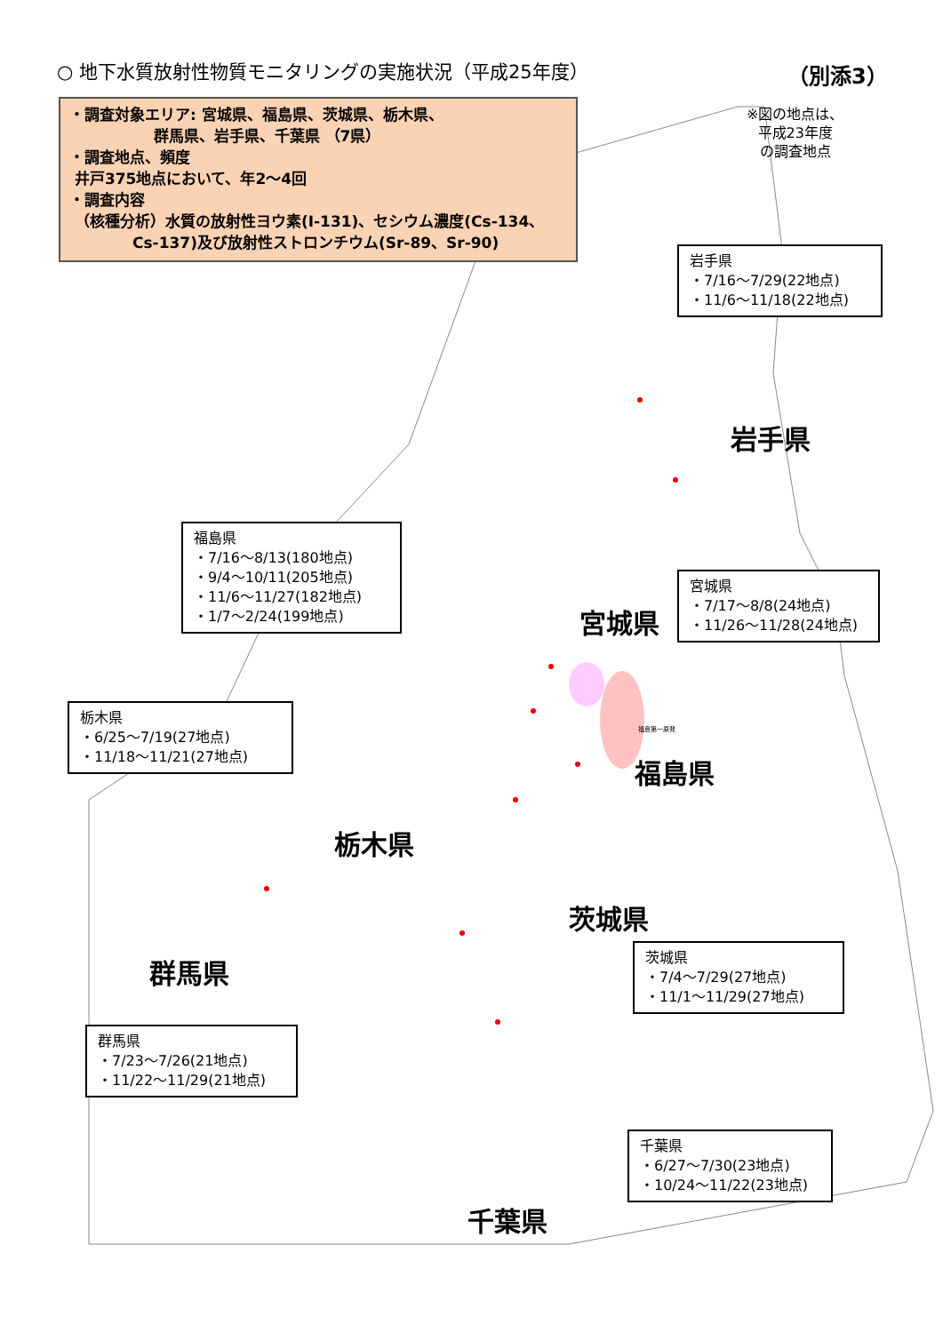○ 地下水質放射性物質モニタリングの実施状況（平成25年度）
（別添3）
・調査対象エリア: 宮城県、福島県、茨城県、栃木県、
群馬県、岩手県、千葉県 （7県）
・調査地点、頻度
井戸375地点において、年2～4回
・調査内容
（核種分析）水質の放射性ヨウ素(I-131)、セシウム濃度(Cs-134、
Cs-137)及び放射性ストロンチウム(Sr-89、Sr-90)
※図の地点は、
平成23年度
の調査地点
岩手県
・7/16～7/29(22地点)
・11/6～11/18(22地点)
福島県
・7/16～8/13(180地点)
・9/4～10/11(205地点)
・11/6～11/27(182地点)
・1/7～2/24(199地点)
宮城県
・7/17～8/8(24地点)
・11/26～11/28(24地点)
栃木県
・6/25～7/19(27地点)
・11/18～11/21(27地点)
茨城県
・7/4～7/29(27地点)
・11/1～11/29(27地点)
群馬県
・7/23～7/26(21地点)
・11/22～11/29(21地点)
千葉県
・6/27～7/30(23地点)
・10/24～11/22(23地点)
岩手県
宮城県
福島第一原発
福島県
栃木県
茨城県
群馬県
千葉県